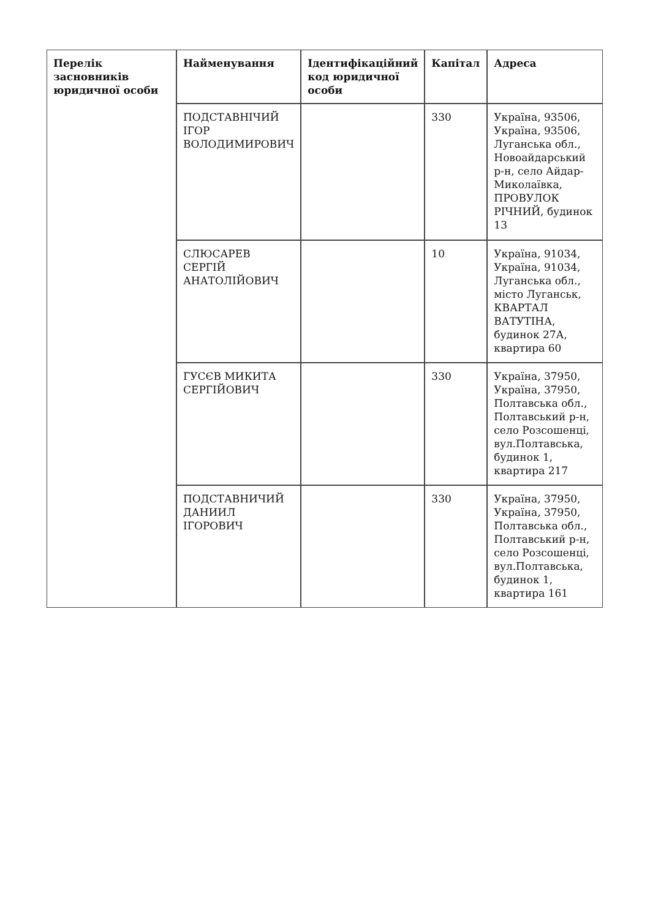| Перелік засновників юридичної особи | Найменування | Ідентифікаційний код юридичної особи | Капітал | Адреса |
| --- | --- | --- | --- | --- |
| | ПОДСТАВНІЧИЙ ІГОР ВОЛОДИМИРОВИЧ | | 330 | Україна, 93506, Україна, 93506, Луганська обл., Новоайдарський р-н, село Айдар-Миколаївка, ПРОВУЛОК РІЧНИЙ, будинок 13 |
| | СЛЮСАРЕВ СЕРГІЙ АНАТОЛІЙОВИЧ | | 10 | Україна, 91034, Україна, 91034, Луганська обл., місто Луганськ, КВАРТАЛ ВАТУТІНА, будинок 27А, квартира 60 |
| | ГУСЄВ МИКИТА СЕРГІЙОВИЧ | | 330 | Україна, 37950, Україна, 37950, Полтавська обл., Полтавський р-н, село Розсошенці, вул.Полтавська, будинок 1, квартира 217 |
| | ПОДСТАВНИЧИЙ ДАНИИЛ ІГОРОВИЧ | | 330 | Україна, 37950, Україна, 37950, Полтавська обл., Полтавський р-н, село Розсошенці, вул.Полтавська, будинок 1, квартира 161 |